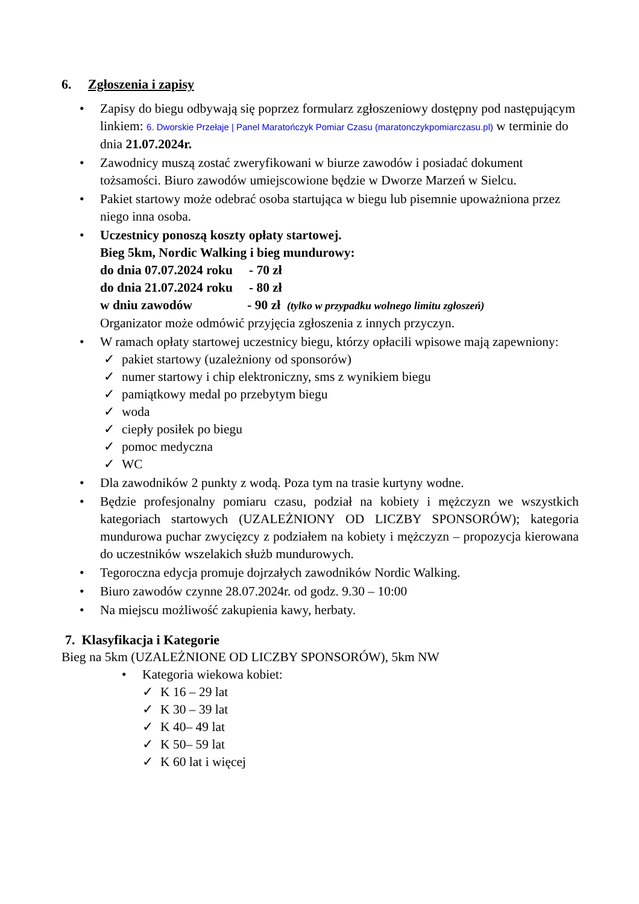6. Zgłoszenia i zapisy
• Zapisy do biegu odbywają się poprzez formularz zgłoszeniowy dostępny pod następującym linkiem: 6. Dworskie Przełaje | Panel Maratończyk Pomiar Czasu (maratonczykpomiarczasu.pl) w terminie do dnia 21.07.2024r.
• Zawodnicy muszą zostać zweryfikowani w biurze zawodów i posiadać dokument tożsamości. Biuro zawodów umiejscowione będzie w Dworze Marzeń w Sielcu.
• Pakiet startowy może odebrać osoba startująca w biegu lub pisemnie upoważniona przez niego inna osoba.
• Uczestnicy ponoszą koszty opłaty startowej.
Bieg 5km, Nordic Walking i bieg mundurowy:
do dnia 07.07.2024 roku - 70 zł
do dnia 21.07.2024 roku - 80 zł
w dniu zawodów - 90 zł (tylko w przypadku wolnego limitu zgłoszeń)
Organizator może odmówić przyjęcia zgłoszenia z innych przyczyn.
• W ramach opłaty startowej uczestnicy biegu, którzy opłacili wpisowe mają zapewniony:
✓ pakiet startowy (uzależniony od sponsorów)
✓ numer startowy i chip elektroniczny, sms z wynikiem biegu
✓ pamiątkowy medal po przebytym biegu
✓ woda
✓ ciepły posiłek po biegu
✓ pomoc medyczna
✓ WC
• Dla zawodników 2 punkty z wodą. Poza tym na trasie kurtyny wodne.
• Będzie profesjonalny pomiaru czasu, podział na kobiety i mężczyzn we wszystkich kategoriach startowych (UZALEŻNIONY OD LICZBY SPONSORÓW); kategoria mundurowa puchar zwycięzcy z podziałem na kobiety i mężczyzn – propozycja kierowana do uczestników wszelakich służb mundurowych.
• Tegoroczna edycja promuje dojrzałych zawodników Nordic Walking.
• Biuro zawodów czynne 28.07.2024r. od godz. 9.30 – 10:00
• Na miejscu możliwość zakupienia kawy, herbaty.
7. Klasyfikacja i Kategorie
Bieg na 5km (UZALEŻNIONE OD LICZBY SPONSORÓW), 5km NW
• Kategoria wiekowa kobiet:
✓ K 16 – 29 lat
✓ K 30 – 39 lat
✓ K 40– 49 lat
✓ K 50– 59 lat
✓ K 60 lat i więcej